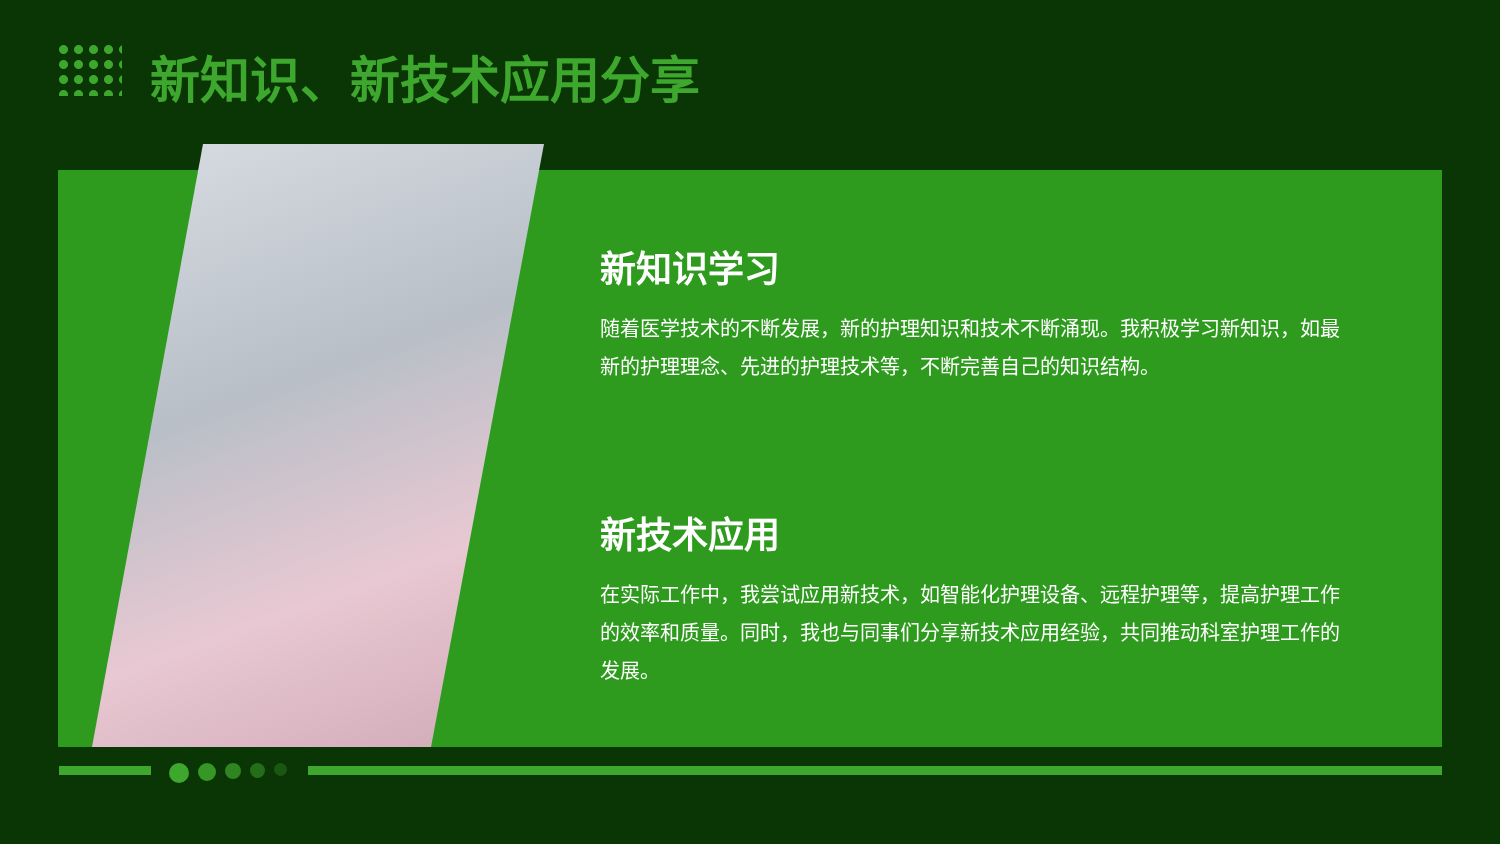新知识、新技术应用分享
新知识学习
随着医学技术的不断发展，新的护理知识和技术不断涌现。我积极学习新知识，如最新的护理理念、先进的护理技术等，不断完善自己的知识结构。
新技术应用
在实际工作中，我尝试应用新技术，如智能化护理设备、远程护理等，提高护理工作的效率和质量。同时，我也与同事们分享新技术应用经验，共同推动科室护理工作的发展。